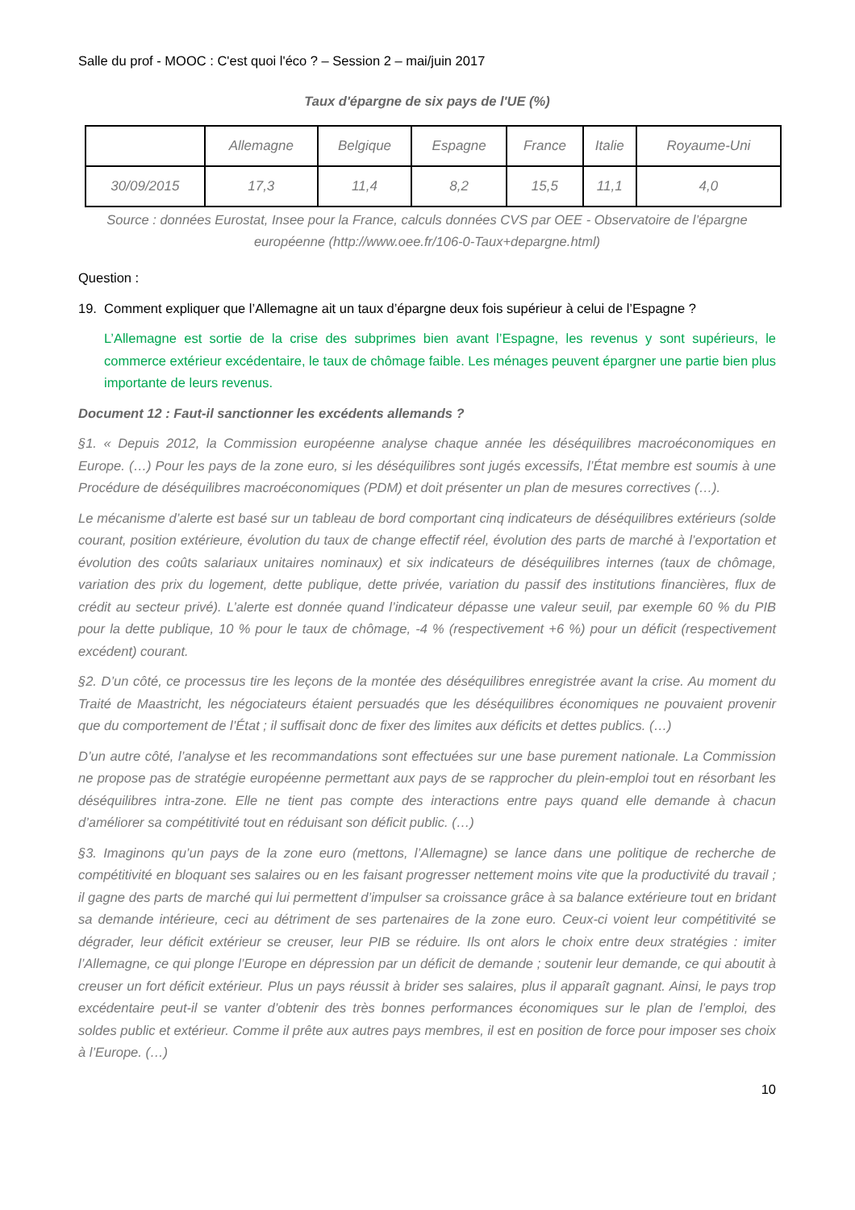Salle du prof - MOOC : C'est quoi l'éco ? – Session 2 – mai/juin 2017
Taux d'épargne de six pays de l'UE (%)
| | Allemagne | Belgique | Espagne | France | Italie | Royaume-Uni |
| --- | --- | --- | --- | --- | --- | --- |
| 30/09/2015 | 17,3 | 11,4 | 8,2 | 15,5 | 11,1 | 4,0 |
Source : données Eurostat, Insee pour la France, calculs données CVS par OEE - Observatoire de l’épargne européenne (http://www.oee.fr/106-0-Taux+depargne.html)
Question :
19. Comment expliquer que l’Allemagne ait un taux d’épargne deux fois supérieur à celui de l’Espagne ?
L’Allemagne est sortie de la crise des subprimes bien avant l’Espagne, les revenus y sont supérieurs, le commerce extérieur excédentaire, le taux de chômage faible. Les ménages peuvent épargner une partie bien plus importante de leurs revenus.
Document 12 : Faut-il sanctionner les excédents allemands ?
§1. « Depuis 2012, la Commission européenne analyse chaque année les déséquilibres macroéconomiques en Europe. (…) Pour les pays de la zone euro, si les déséquilibres sont jugés excessifs, l’État membre est soumis à une Procédure de déséquilibres macroéconomiques (PDM) et doit présenter un plan de mesures correctives (…).
Le mécanisme d’alerte est basé sur un tableau de bord comportant cinq indicateurs de déséquilibres extérieurs (solde courant, position extérieure, évolution du taux de change effectif réel, évolution des parts de marché à l’exportation et évolution des coûts salariaux unitaires nominaux) et six indicateurs de déséquilibres internes (taux de chômage, variation des prix du logement, dette publique, dette privée, variation du passif des institutions financières, flux de crédit au secteur privé). L’alerte est donnée quand l’indicateur dépasse une valeur seuil, par exemple 60 % du PIB pour la dette publique, 10 % pour le taux de chômage, -4 % (respectivement +6 %) pour un déficit (respectivement excédent) courant.
§2. D’un côté, ce processus tire les leçons de la montée des déséquilibres enregistrée avant la crise. Au moment du Traité de Maastricht, les négociateurs étaient persuadés que les déséquilibres économiques ne pouvaient provenir que du comportement de l’État ; il suffisait donc de fixer des limites aux déficits et dettes publics. (…)
D’un autre côté, l’analyse et les recommandations sont effectuées sur une base purement nationale. La Commission ne propose pas de stratégie européenne permettant aux pays de se rapprocher du plein-emploi tout en résorbant les déséquilibres intra-zone. Elle ne tient pas compte des interactions entre pays quand elle demande à chacun d’améliorer sa compétitivité tout en réduisant son déficit public. (…)
§3. Imaginons qu’un pays de la zone euro (mettons, l’Allemagne) se lance dans une politique de recherche de compétitivité en bloquant ses salaires ou en les faisant progresser nettement moins vite que la productivité du travail ; il gagne des parts de marché qui lui permettent d’impulser sa croissance grâce à sa balance extérieure tout en bridant sa demande intérieure, ceci au détriment de ses partenaires de la zone euro. Ceux-ci voient leur compétitivité se dégrader, leur déficit extérieur se creuser, leur PIB se réduire. Ils ont alors le choix entre deux stratégies : imiter l’Allemagne, ce qui plonge l’Europe en dépression par un déficit de demande ; soutenir leur demande, ce qui aboutit à creuser un fort déficit extérieur. Plus un pays réussit à brider ses salaires, plus il apparaît gagnant. Ainsi, le pays trop excédentaire peut-il se vanter d’obtenir des très bonnes performances économiques sur le plan de l’emploi, des soldes public et extérieur. Comme il prête aux autres pays membres, il est en position de force pour imposer ses choix à l’Europe. (…)
10